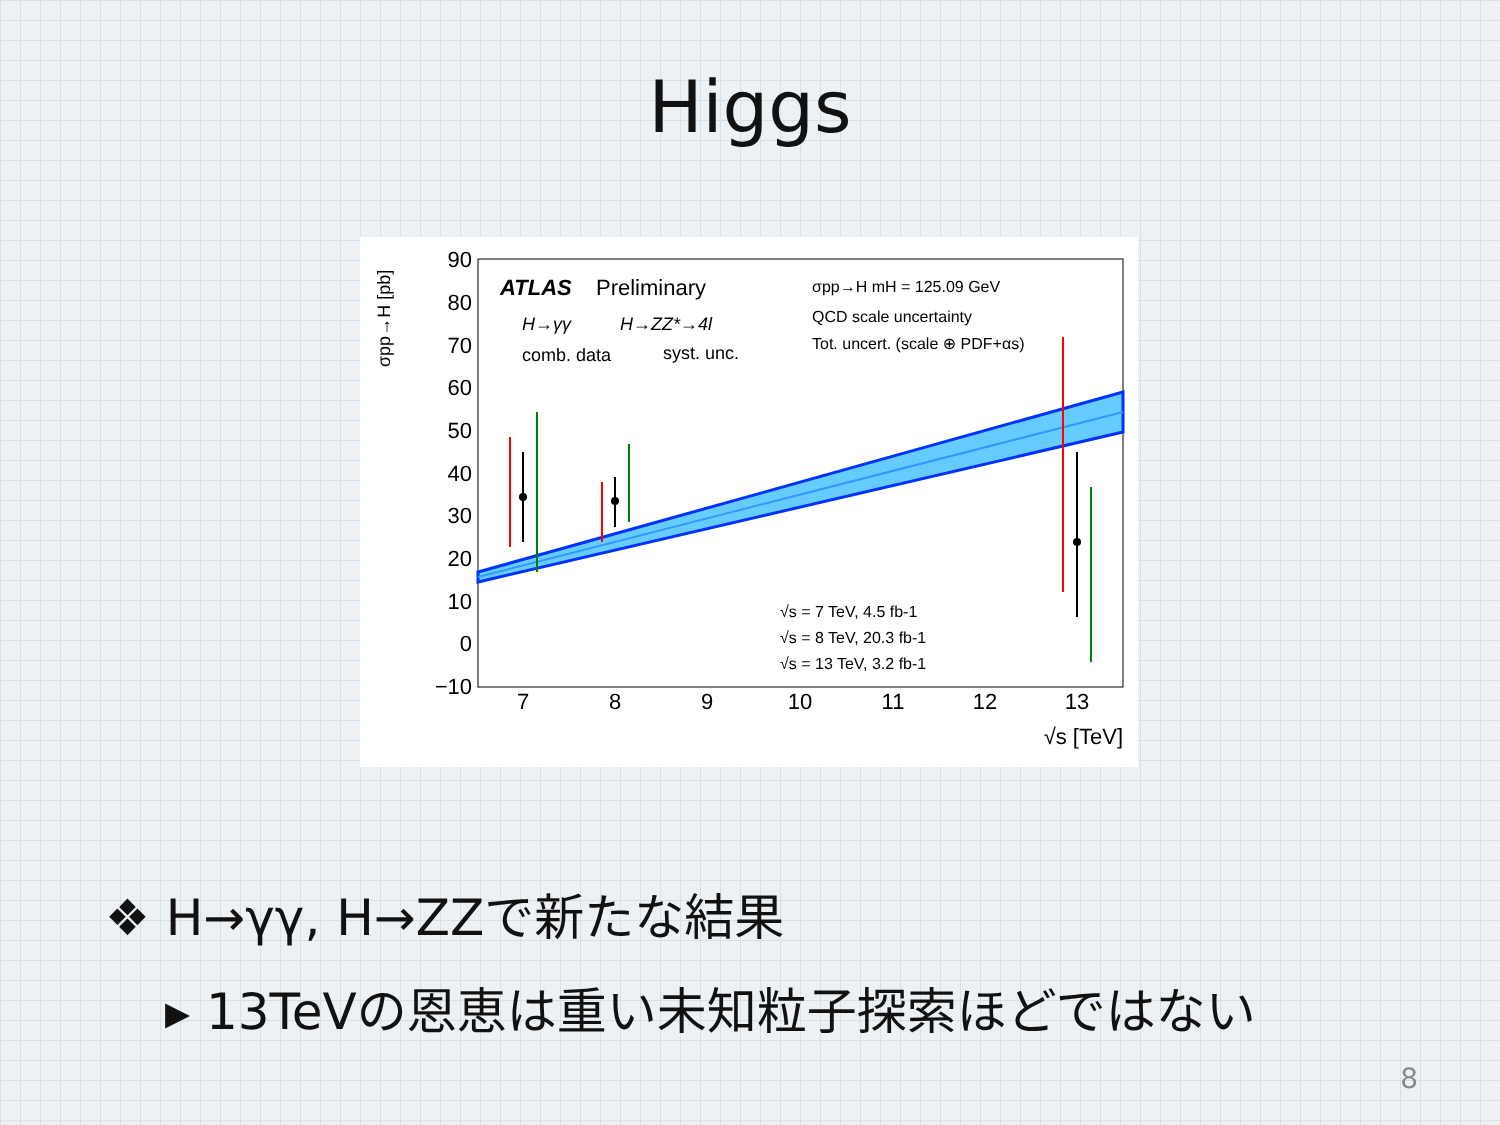Higgs
σpp→H [pb]
90
80
70
60
50
40
30
20
10
0
−10
7
8
9
10
11
12
13
√s [TeV]
ATLAS
Preliminary
H→γγ
H→ZZ*→4l
comb. data
syst. unc.
σpp→H mH = 125.09 GeV
QCD scale uncertainty
Tot. uncert. (scale ⊕ PDF+αs)
√s = 7 TeV, 4.5 fb-1
√s = 8 TeV, 20.3 fb-1
√s = 13 TeV, 3.2 fb-1
❖ H→γγ, H→ZZで新たな結果
▸ 13TeVの恩恵は重い未知粒子探索ほどではない
8